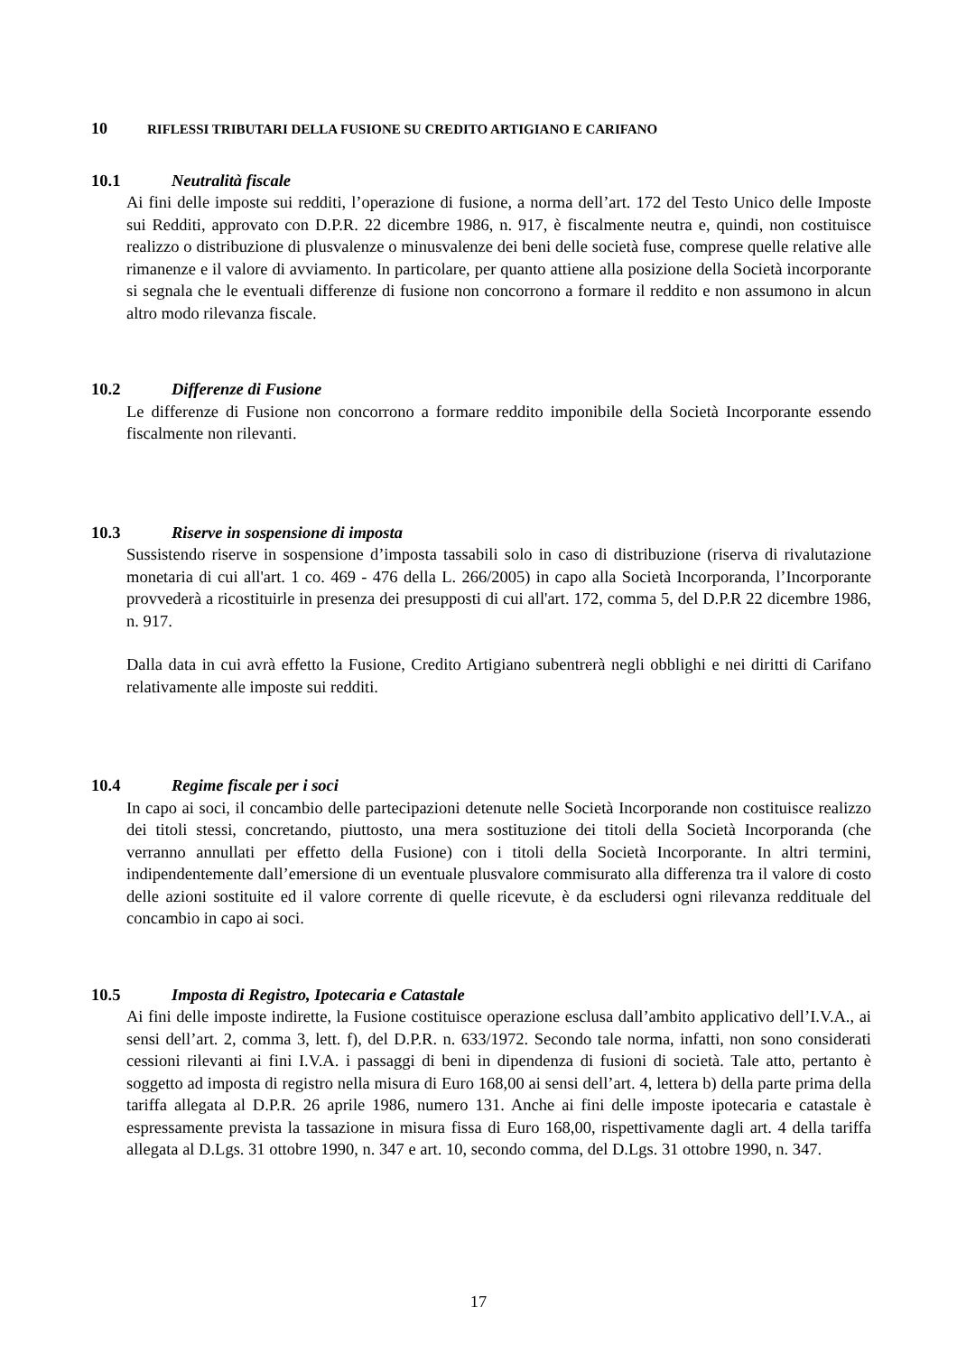10 RIFLESSI TRIBUTARI DELLA FUSIONE SU CREDITO ARTIGIANO E CARIFANO
10.1 Neutralità fiscale
Ai fini delle imposte sui redditi, l’operazione di fusione, a norma dell’art. 172 del Testo Unico delle Imposte sui Redditi, approvato con D.P.R. 22 dicembre 1986, n. 917, è fiscalmente neutra e, quindi, non costituisce realizzo o distribuzione di plusvalenze o minusvalenze dei beni delle società fuse, comprese quelle relative alle rimanenze e il valore di avviamento. In particolare, per quanto attiene alla posizione della Società incorporante si segnala che le eventuali differenze di fusione non concorrono a formare il reddito e non assumono in alcun altro modo rilevanza fiscale.
10.2 Differenze di Fusione
Le differenze di Fusione non concorrono a formare reddito imponibile della Società Incorporante essendo fiscalmente non rilevanti.
10.3 Riserve in sospensione di imposta
Sussistendo riserve in sospensione d’imposta tassabili solo in caso di distribuzione (riserva di rivalutazione monetaria di cui all'art. 1 co. 469 - 476 della L. 266/2005) in capo alla Società Incorporanda, l’Incorporante provvederà a ricostituirle in presenza dei presupposti di cui all'art. 172, comma 5, del D.P.R 22 dicembre 1986, n. 917.
Dalla data in cui avrà effetto la Fusione, Credito Artigiano subentrerà negli obblighi e nei diritti di Carifano relativamente alle imposte sui redditi.
10.4 Regime fiscale per i soci
In capo ai soci, il concambio delle partecipazioni detenute nelle Società Incorporande non costituisce realizzo dei titoli stessi, concretando, piuttosto, una mera sostituzione dei titoli della Società Incorporanda (che verranno annullati per effetto della Fusione) con i titoli della Società Incorporante. In altri termini, indipendentemente dall’emersione di un eventuale plusvalore commisurato alla differenza tra il valore di costo delle azioni sostituite ed il valore corrente di quelle ricevute, è da escludersi ogni rilevanza reddituale del concambio in capo ai soci.
10.5 Imposta di Registro, Ipotecaria e Catastale
Ai fini delle imposte indirette, la Fusione costituisce operazione esclusa dall’ambito applicativo dell’I.V.A., ai sensi dell’art. 2, comma 3, lett. f), del D.P.R. n. 633/1972. Secondo tale norma, infatti, non sono considerati cessioni rilevanti ai fini I.V.A. i passaggi di beni in dipendenza di fusioni di società. Tale atto, pertanto è soggetto ad imposta di registro nella misura di Euro 168,00 ai sensi dell’art. 4, lettera b) della parte prima della tariffa allegata al D.P.R. 26 aprile 1986, numero 131. Anche ai fini delle imposte ipotecaria e catastale è espressamente prevista la tassazione in misura fissa di Euro 168,00, rispettivamente dagli art. 4 della tariffa allegata al D.Lgs. 31 ottobre 1990, n. 347 e art. 10, secondo comma, del D.Lgs. 31 ottobre 1990, n. 347.
17